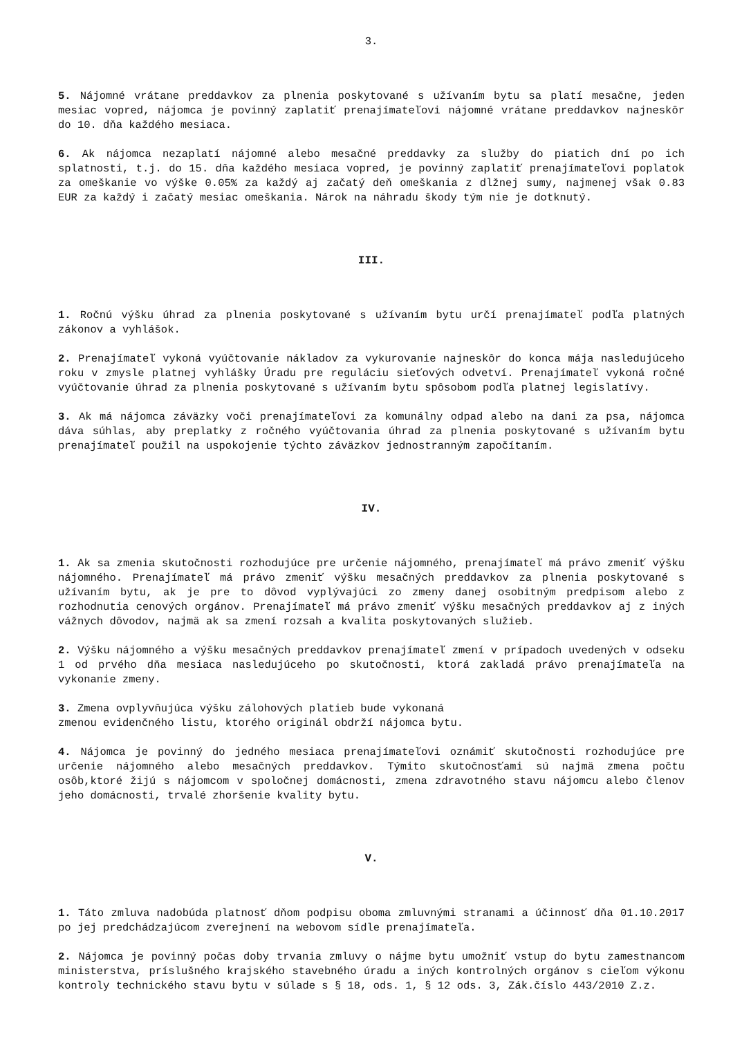3.
5. Nájomné vrátane preddavkov za plnenia poskytované s užívaním bytu sa platí mesačne, jeden mesiac vopred, nájomca je povinný zaplatiť prenajímateľovi nájomné vrátane preddavkov najneskôr do 10. dňa každého mesiaca.
6. Ak nájomca nezaplatí nájomné alebo mesačné preddavky za služby do piatich dní po ich splatnosti, t.j. do 15. dňa každého mesiaca vopred, je povinný zaplatiť prenajímateľovi poplatok za omeškanie vo výške 0.05% za každý aj začatý deň omeškania z dlžnej sumy, najmenej však 0.83 EUR za každý i začatý mesiac omeškania. Nárok na náhradu škody tým nie je dotknutý.
III.
1. Ročnú výšku úhrad za plnenia poskytované s užívaním bytu určí prenajímateľ podľa platných zákonov a vyhlášok.
2. Prenajímateľ vykoná vyúčtovanie nákladov za vykurovanie najneskôr do konca mája nasledujúceho roku v zmysle platnej vyhlášky Úradu pre reguláciu sieťových odvetví. Prenajímateľ vykoná ročné vyúčtovanie úhrad za plnenia poskytované s užívaním bytu spôsobom podľa platnej legislatívy.
3. Ak má nájomca záväzky voči prenajímateľovi za komunálny odpad alebo na dani za psa, nájomca dáva súhlas, aby preplatky z ročného vyúčtovania úhrad za plnenia poskytované s užívaním bytu prenajímateľ použil na uspokojenie týchto záväzkov jednostranným započítaním.
IV.
1. Ak sa zmenia skutočnosti rozhodujúce pre určenie nájomného, prenajímateľ má právo zmeniť výšku nájomného. Prenajímateľ má právo zmeniť výšku mesačných preddavkov za plnenia poskytované s užívaním bytu, ak je pre to dôvod vyplývajúci zo zmeny danej osobitným predpisom alebo z rozhodnutia cenových orgánov. Prenajímateľ má právo zmeniť výšku mesačných preddavkov aj z iných vážnych dôvodov, najmä ak sa zmení rozsah a kvalita poskytovaných služieb.
2. Výšku nájomného a výšku mesačných preddavkov prenajímateľ zmení v prípadoch uvedených v odseku 1 od prvého dňa mesiaca nasledujúceho po skutočnosti, ktorá zakladá právo prenajímateľa na vykonanie zmeny.
3. Zmena ovplyvňujúca výšku zálohových platieb bude vykonaná
zmenou evidenčného listu, ktorého originál obdrží nájomca bytu.
4. Nájomca je povinný do jedného mesiaca prenajímateľovi oznámiť skutočnosti rozhodujúce pre určenie nájomného alebo mesačných preddavkov. Týmito skutočnosťami sú najmä zmena počtu osôb,ktoré žijú s nájomcom v spoločnej domácnosti, zmena zdravotného stavu nájomcu alebo členov jeho domácnosti, trvalé zhoršenie kvality bytu.
V.
1. Táto zmluva nadobúda platnosť dňom podpisu oboma zmluvnými stranami a účinnosť dňa 01.10.2017 po jej predchádzajúcom zverejnení na webovom sídle prenajímateľa.
2. Nájomca je povinný počas doby trvania zmluvy o nájme bytu umožniť vstup do bytu zamestnancom ministerstva, príslušného krajského stavebného úradu a iných kontrolných orgánov s cieľom výkonu kontroly technického stavu bytu v súlade s § 18, ods. 1, § 12 ods. 3, Zák.číslo 443/2010 Z.z.